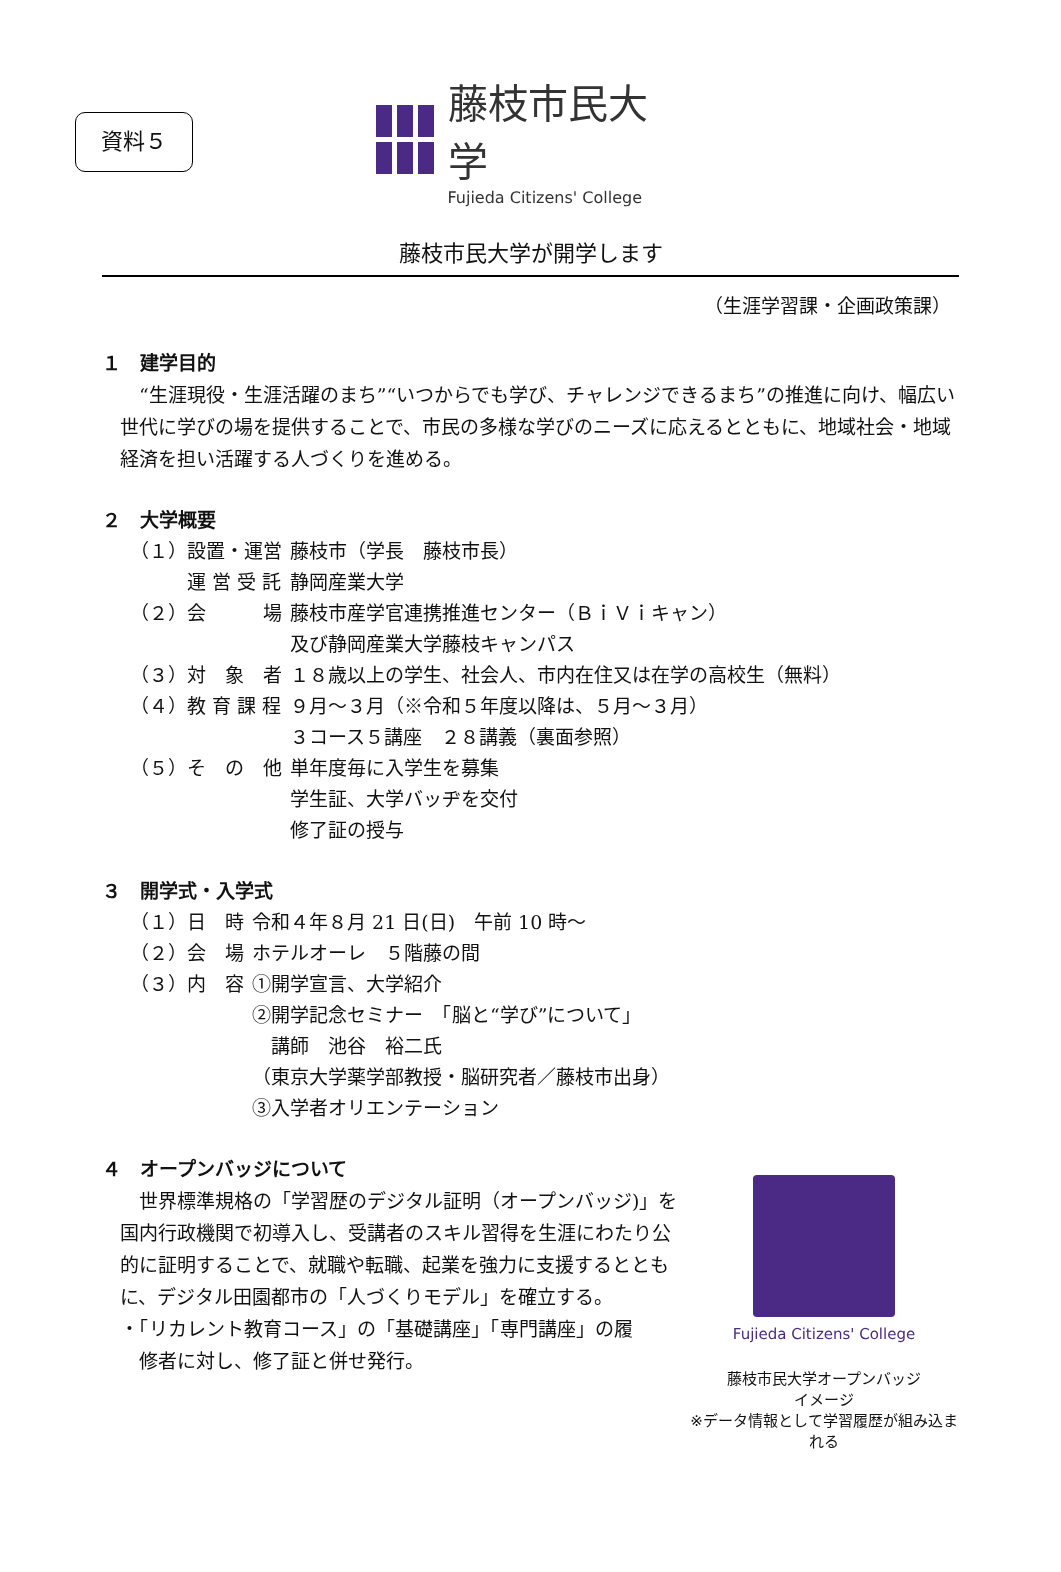資料５
藤枝市民大学
Fujieda Citizens' College
藤枝市民大学が開学します
（生涯学習課・企画政策課）
１　建学目的
“生涯現役・生涯活躍のまち”“いつからでも学び、チャレンジできるまち”の推進に向け、幅広い世代に学びの場を提供することで、市民の多様な学びのニーズに応えるとともに、地域社会・地域経済を担い活躍する人づくりを進める。
２　大学概要
| （１）設置・運営 | 藤枝市（学長 藤枝市長） |
| 運 営 受 託 | 静岡産業大学 |
| （２）会 場 | 藤枝市産学官連携推進センター（ＢｉＶｉキャン） 及び静岡産業大学藤枝キャンパス |
| （３）対 象 者 | １８歳以上の学生、社会人、市内在住又は在学の高校生（無料） |
| （４）教 育 課 程 | ９月～３月（※令和５年度以降は、５月～３月） ３コース５講座 ２８講義（裏面参照） |
| （５）そ の 他 | 単年度毎に入学生を募集 学生証、大学バッヂを交付 修了証の授与 |
３　開学式・入学式
| （１）日 時 | 令和４年８月 21 日(日) 午前 10 時～ |
| （２）会 場 | ホテルオーレ ５階藤の間 |
| （３）内 容 | ①開学宣言、大学紹介 ②開学記念セミナー 「脳と“学び”について」 講師 池谷 裕二氏 （東京大学薬学部教授・脳研究者／藤枝市出身） ③入学者オリエンテーション |
４　オープンバッジについて
Fujieda Citizens' College
藤枝市民大学オープンバッジ
イメージ
※データ情報として学習履歴が組み込まれる
世界標準規格の「学習歴のデジタル証明（オープンバッジ)」を国内行政機関で初導入し、受講者のスキル習得を生涯にわたり公的に証明することで、就職や転職、起業を強力に支援するとともに、デジタル田園都市の「人づくりモデル」を確立する。
・「リカレント教育コース」の「基礎講座」「専門講座」の履
　修者に対し、修了証と併せ発行。